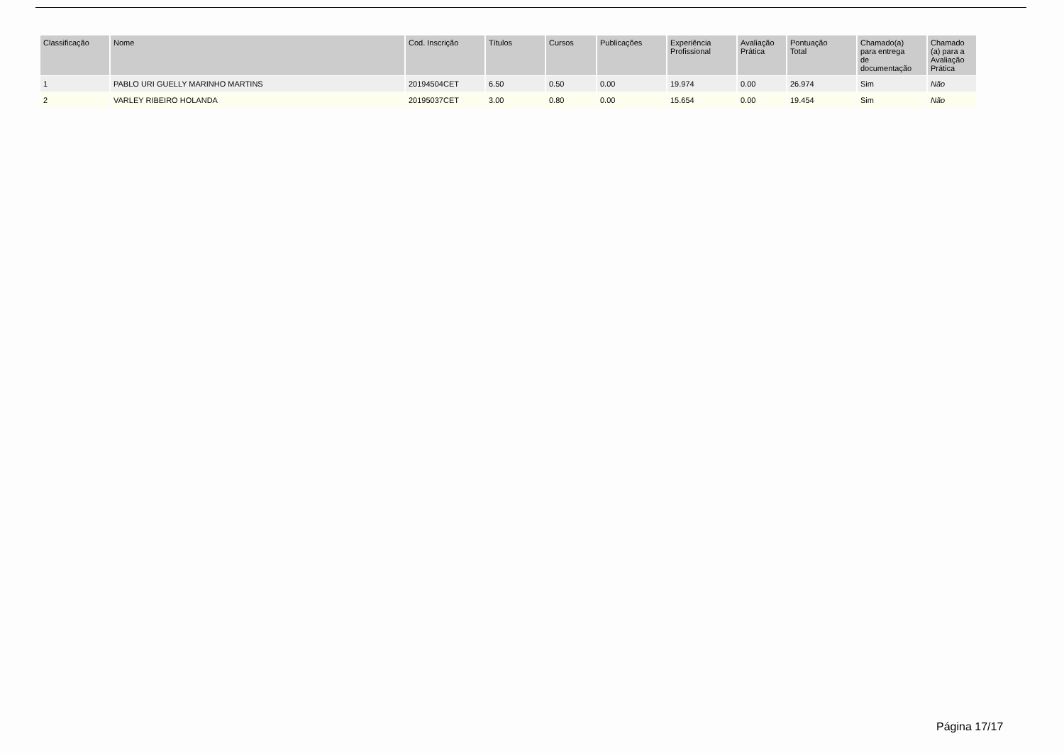| Classificação | Nome | Cod. Inscrição | Títulos | Cursos | Publicações | Experiência Profissional | Avaliação Prática | Pontuação Total | Chamado(a) para entrega de documentação | Chamado (a) para a Avaliação Prática |
| --- | --- | --- | --- | --- | --- | --- | --- | --- | --- | --- |
| 1 | PABLO URI GUELLY MARINHO MARTINS | 20194504CET | 6.50 | 0.50 | 0.00 | 19.974 | 0.00 | 26.974 | Sim | Não |
| 2 | VARLEY RIBEIRO HOLANDA | 20195037CET | 3.00 | 0.80 | 0.00 | 15.654 | 0.00 | 19.454 | Sim | Não |
Página 17/17